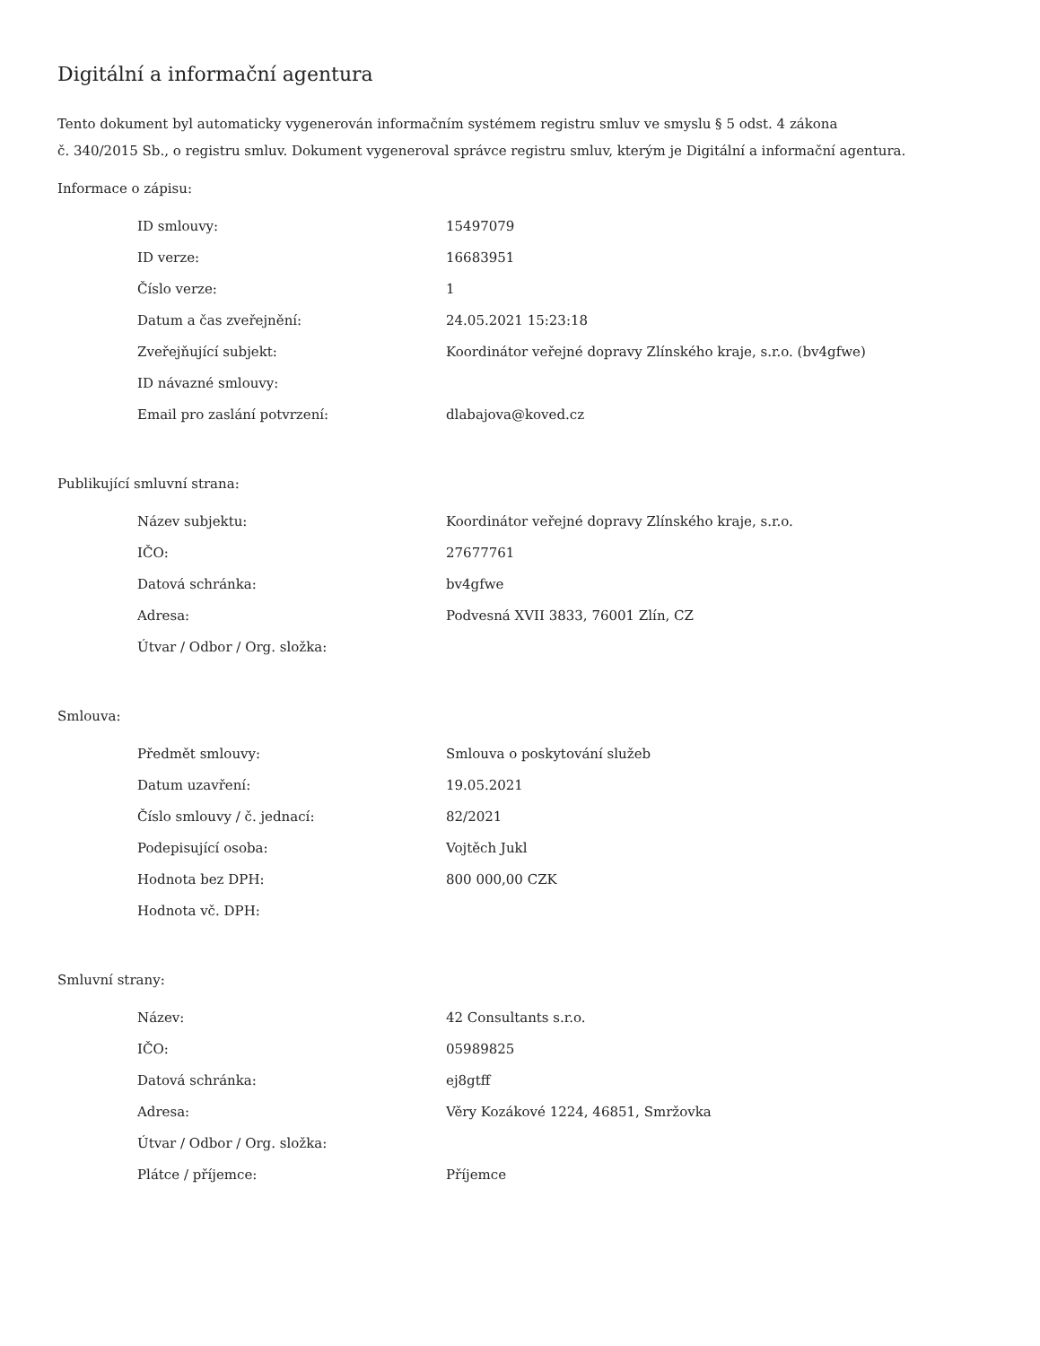Digitální a informační agentura
Tento dokument byl automaticky vygenerován informačním systémem registru smluv ve smyslu § 5 odst. 4 zákona
č. 340/2015 Sb., o registru smluv. Dokument vygeneroval správce registru smluv, kterým je Digitální a informační agentura.
Informace o zápisu:
| ID smlouvy: | 15497079 |
| ID verze: | 16683951 |
| Číslo verze: | 1 |
| Datum a čas zveřejnění: | 24.05.2021 15:23:18 |
| Zveřejňující subjekt: | Koordinátor veřejné dopravy Zlínského kraje, s.r.o. (bv4gfwe) |
| ID návazné smlouvy: | |
| Email pro zaslání potvrzení: | dlabajova@koved.cz |
Publikující smluvní strana:
| Název subjektu: | Koordinátor veřejné dopravy Zlínského kraje, s.r.o. |
| IČO: | 27677761 |
| Datová schránka: | bv4gfwe |
| Adresa: | Podvesná XVII 3833, 76001 Zlín, CZ |
| Útvar / Odbor / Org. složka: | |
Smlouva:
| Předmět smlouvy: | Smlouva o poskytování služeb |
| Datum uzavření: | 19.05.2021 |
| Číslo smlouvy / č. jednací: | 82/2021 |
| Podepisující osoba: | Vojtěch Jukl |
| Hodnota bez DPH: | 800 000,00 CZK |
| Hodnota vč. DPH: | |
Smluvní strany:
| Název: | 42 Consultants s.r.o. |
| IČO: | 05989825 |
| Datová schránka: | ej8gtff |
| Adresa: | Věry Kozákové 1224, 46851, Smržovka |
| Útvar / Odbor / Org. složka: | |
| Plátce / příjemce: | Příjemce |